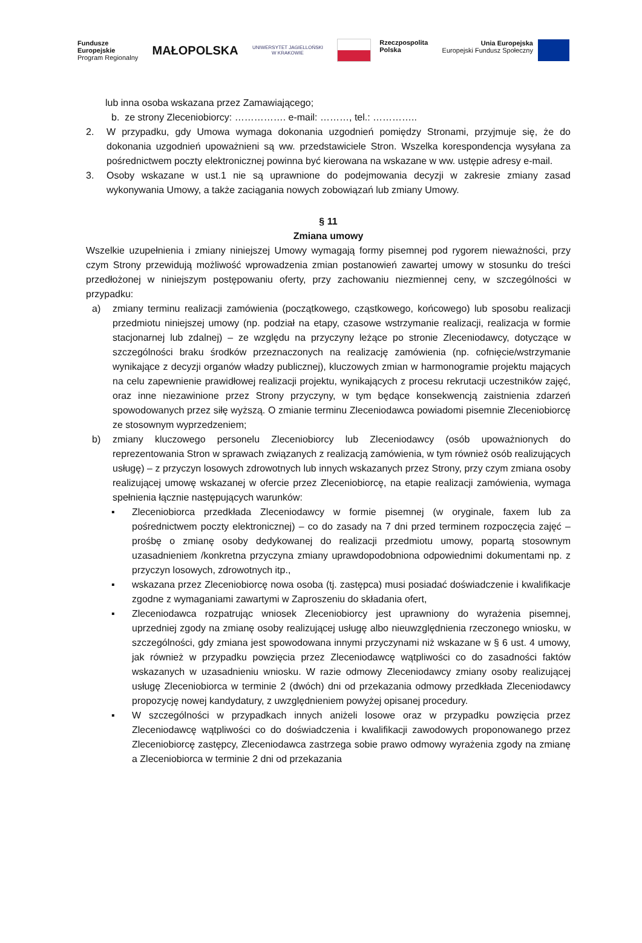Fundusze
Europejskie
Program Regionalny
MAŁOPOLSKA
UNIWERSYTET JAGIELLOŃSKI
W KRAKOWIE
Rzeczpospolita
Polska
Unia Europejska
Europejski Fundusz Społeczny
lub inna osoba wskazana przez Zamawiającego;
b. ze strony Zleceniobiorcy: ……………. e-mail: ………, tel.: …………..
2. W przypadku, gdy Umowa wymaga dokonania uzgodnień pomiędzy Stronami, przyjmuje się, że do dokonania uzgodnień upoważnieni są ww. przedstawiciele Stron. Wszelka korespondencja wysyłana za pośrednictwem poczty elektronicznej powinna być kierowana na wskazane w ww. ustępie adresy e-mail.
3. Osoby wskazane w ust.1 nie są uprawnione do podejmowania decyzji w zakresie zmiany zasad wykonywania Umowy, a także zaciągania nowych zobowiązań lub zmiany Umowy.
§ 11
Zmiana umowy
Wszelkie uzupełnienia i zmiany niniejszej Umowy wymagają formy pisemnej pod rygorem nieważności, przy czym Strony przewidują możliwość wprowadzenia zmian postanowień zawartej umowy w stosunku do treści przedłożonej w niniejszym postępowaniu oferty, przy zachowaniu niezmiennej ceny, w szczególności w przypadku:
a) zmiany terminu realizacji zamówienia (początkowego, cząstkowego, końcowego) lub sposobu realizacji przedmiotu niniejszej umowy (np. podział na etapy, czasowe wstrzymanie realizacji, realizacja w formie stacjonarnej lub zdalnej) – ze względu na przyczyny leżące po stronie Zleceniodawcy, dotyczące w szczególności braku środków przeznaczonych na realizację zamówienia (np. cofnięcie/wstrzymanie wynikające z decyzji organów władzy publicznej), kluczowych zmian w harmonogramie projektu mających na celu zapewnienie prawidłowej realizacji projektu, wynikających z procesu rekrutacji uczestników zajęć, oraz inne niezawinione przez Strony przyczyny, w tym będące konsekwencją zaistnienia zdarzeń spowodowanych przez siłę wyższą. O zmianie terminu Zleceniodawca powiadomi pisemnie Zleceniobiorcę ze stosownym wyprzedzeniem;
b) zmiany kluczowego personelu Zleceniobiorcy lub Zleceniodawcy (osób upoważnionych do reprezentowania Stron w sprawach związanych z realizacją zamówienia, w tym również osób realizujących usługę) – z przyczyn losowych zdrowotnych lub innych wskazanych przez Strony, przy czym zmiana osoby realizującej umowę wskazanej w ofercie przez Zleceniobiorcę, na etapie realizacji zamówienia, wymaga spełnienia łącznie następujących warunków:
▪ Zleceniobiorca przedkłada Zleceniodawcy w formie pisemnej (w oryginale, faxem lub za pośrednictwem poczty elektronicznej) – co do zasady na 7 dni przed terminem rozpoczęcia zajęć – prośbę o zmianę osoby dedykowanej do realizacji przedmiotu umowy, popartą stosownym uzasadnieniem /konkretna przyczyna zmiany uprawdopodobniona odpowiednimi dokumentami np. z przyczyn losowych, zdrowotnych itp.,
▪ wskazana przez Zleceniobiorcę nowa osoba (tj. zastępca) musi posiadać doświadczenie i kwalifikacje zgodne z wymaganiami zawartymi w Zaproszeniu do składania ofert,
▪ Zleceniodawca rozpatrując wniosek Zleceniobiorcy jest uprawniony do wyrażenia pisemnej, uprzedniej zgody na zmianę osoby realizującej usługę albo nieuwzględnienia rzeczonego wniosku, w szczególności, gdy zmiana jest spowodowana innymi przyczynami niż wskazane w § 6 ust. 4 umowy, jak również w przypadku powzięcia przez Zleceniodawcę wątpliwości co do zasadności faktów wskazanych w uzasadnieniu wniosku. W razie odmowy Zleceniodawcy zmiany osoby realizującej usługę Zleceniobiorca w terminie 2 (dwóch) dni od przekazania odmowy przedkłada Zleceniodawcy propozycję nowej kandydatury, z uwzględnieniem powyżej opisanej procedury.
▪ W szczególności w przypadkach innych aniżeli losowe oraz w przypadku powzięcia przez Zleceniodawcę wątpliwości co do doświadczenia i kwalifikacji zawodowych proponowanego przez Zleceniobiorcę zastępcy, Zleceniodawca zastrzega sobie prawo odmowy wyrażenia zgody na zmianę a Zleceniobiorca w terminie 2 dni od przekazania